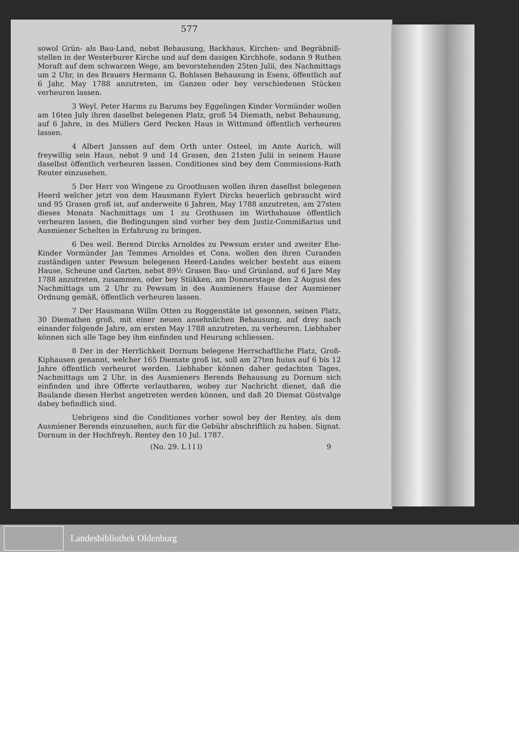577
sowol Grün- als Bau-Land, nebst Behausung, Backhaus, Kirchen- und Begräbniß-stellen in der Westerburer Kirche und auf dem dasigen Kirchhofe, sodann 9 Ruthen Moraſt auf dem schwarzen Wege, am bevorstehenden 25ten Julii, des Nachmittags um 2 Uhr, in des Brauers Hermann G. Bohlssen Behausung in Esens, öffentlich auf 6 Jahr, May 1788 anzutreten, im Ganzen oder bey verschiedenen Stücken verheuren lassen.
3 Weyl. Peter Harms zu Barums bey Eggelingen Kinder Vormünder wollen am 16ten July ihren daselbst belegenen Platz, groß 54 Diemath, nebst Behausung, auf 6 Jahre, in des Müllers Gerd Pecken Haus in Wittmund öffentlich verheuren lassen.
4 Albert Janssen auf dem Orth unter Osteel, im Amte Aurich, will freywillig sein Haus, nebst 9 und 14 Grasen, den 21sten Julii in seinem Hause daselbst öffentlich verheuren lassen. Conditiones sind bey dem Commissions-Rath Reuter einzusehen.
5 Der Herr von Wingene zu Groothusen wollen ihren daselbst belegenen Heerd welcher jetzt von dem Hausmann Eylert Dircks heuerlich gebraucht wird und 95 Grasen groß ist, auf anderweite 6 Jahren, May 1788 anzutreten, am 27sten dieses Monats Nachmittags um 1 zu Grothusen im Wirthshause öffentlich verheuren lassen, die Bedingungen sind vorher bey dem Justiz-Commißarius und Ausmiener Schelten in Erfahrung zu bringen.
6 Des weil. Berend Dircks Arnoldes zu Pewsum erster und zweiter Ehe-Kinder Vormünder Jan Temmes Arnoldes et Cons. wollen den ihren Curanden zuständigen unter Pewsum belegenen Heerd-Landes welcher besteht aus einem Hause, Scheune und Garten, nebst 89½ Grasen Bau- und Grünland, auf 6 Jare May 1788 anzutreten, zusammen, oder bey Stükken, am Donnerstage den 2 Augusi des Nachmittags um 2 Uhr zu Pewsum in des Ausmieners Hause der Ausmiener Ordnung gemäß, öffentlich verheuren lassen.
7 Der Hausmann Willm Otten zu Roggenstäte ist gesonnen, seinen Platz, 30 Diemathen groß, mit einer neuen ansehnlichen Behausung, auf drey nach einander folgende Jahre, am ersten May 1788 anzutreten, zu verheuren. Liebhaber können sich alle Tage bey ihm einfinden und Heurung schliessen.
8 Der in der Herrlichkeit Dornum belegene Herrschaftliche Platz, Groß-Kiphausen genannt, welcher 165 Diemate groß ist, soll am 27ten huius auf 6 bis 12 Jahre öffentlich verheuret werden. Liebhaber können daher gedachten Tages, Nachmittags um 2 Uhr, in des Ausmieners Berends Behausung zu Dornum sich einfinden und ihre Offerte verlautbaren, wobey zur Nachricht dienet, daß die Baulande diesen Herbst angetreten werden können, und daß 20 Diemat Güstvalge dabey befindlich sind.
Uebrigens sind die Conditiones vorher sowol bey der Rentey, als dem Ausmiener Berends einzusehen, auch für die Gebühr abschriftlich zu haben. Signat. Dornum in der Hochfreyh. Rentey den 10 Jul. 1787.
(No. 29. L l l l) 9
Landesbibliothek Oldenburg